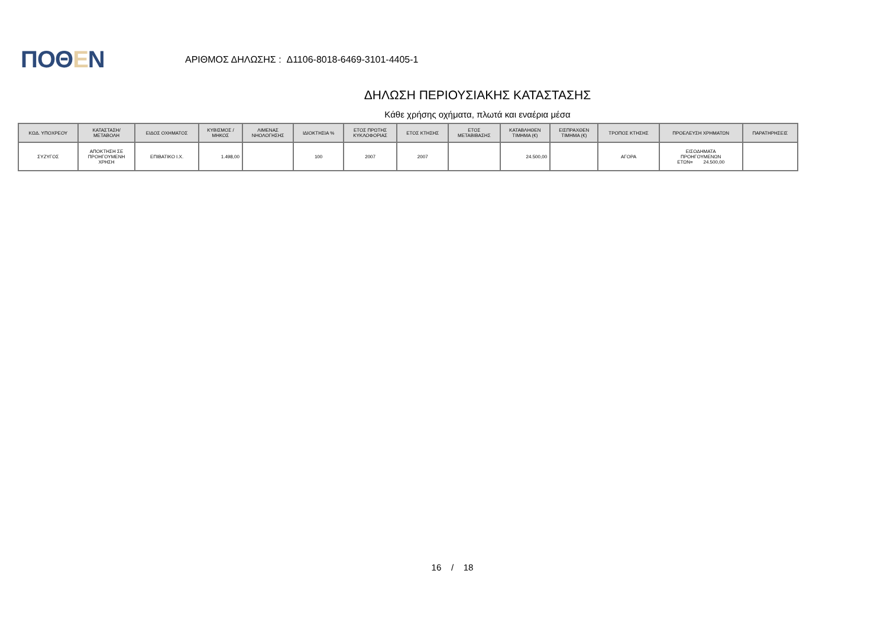ΠΟΘΕΝ
ΑΡΙΘΜΟΣ ΔΗΛΩΣΗΣ : Δ1106-8018-6469-3101-4405-1
ΔΗΛΩΣΗ ΠΕΡΙΟΥΣΙΑΚΗΣ ΚΑΤΑΣΤΑΣΗΣ
Κάθε χρήσης οχήματα, πλωτά και εναέρια μέσα
| ΚΩΔ. ΥΠΟΧΡΕΟΥ | ΚΑΤΑΣΤΑΣΗ/ ΜΕΤΑΒΟΛΗ | ΕΙΔΟΣ ΟΧΗΜΑΤΟΣ | ΚΥΒΙΣΜΟΣ / ΜΗΚΟΣ | ΛΙΜΕΝΑΣ ΝΗΟΛΟΓΗΣΗΣ | ΙΔΙΟΚΤΗΣΙΑ % | ΕΤΟΣ ΠΡΩΤΗΣ ΚΥΚΛΟΦΟΡΙΑΣ | ΕΤΟΣ ΚΤΗΣΗΣ | ΕΤΟΣ ΜΕΤΑΒΙΒΑΣΗΣ | ΚΑΤΑΒΛΗΘΕΝ ΤΙΜΗΜΑ (€) | ΕΙΣΠΡΑΧΘΕΝ ΤΙΜΗΜΑ (€) | ΤΡΟΠΟΣ ΚΤΗΣΗΣ | ΠΡΟΕΛΕΥΣΗ ΧΡΗΜΑΤΩΝ | ΠΑΡΑΤΗΡΗΣΕΙΣ |
| --- | --- | --- | --- | --- | --- | --- | --- | --- | --- | --- | --- | --- | --- |
| ΣΥΖΥΓΟΣ | ΑΠΟΚΤΗΣΗ ΣΕ ΠΡΟΗΓΟΥΜΕΝΗ ΧΡΗΣΗ | ΕΠΙΒΑΤΙΚΟ Ι.Χ. | 1.498,00 | | 100 | 2007 | 2007 | | 24.500,00 | | ΑΓΟΡΑ | ΕΙΣΟΔΗΜΑΤΑ ΠΡΟΗΓΟΥΜΕΝΩΝ ΕΤΩΝ= 24.500,00 | |
16 / 18